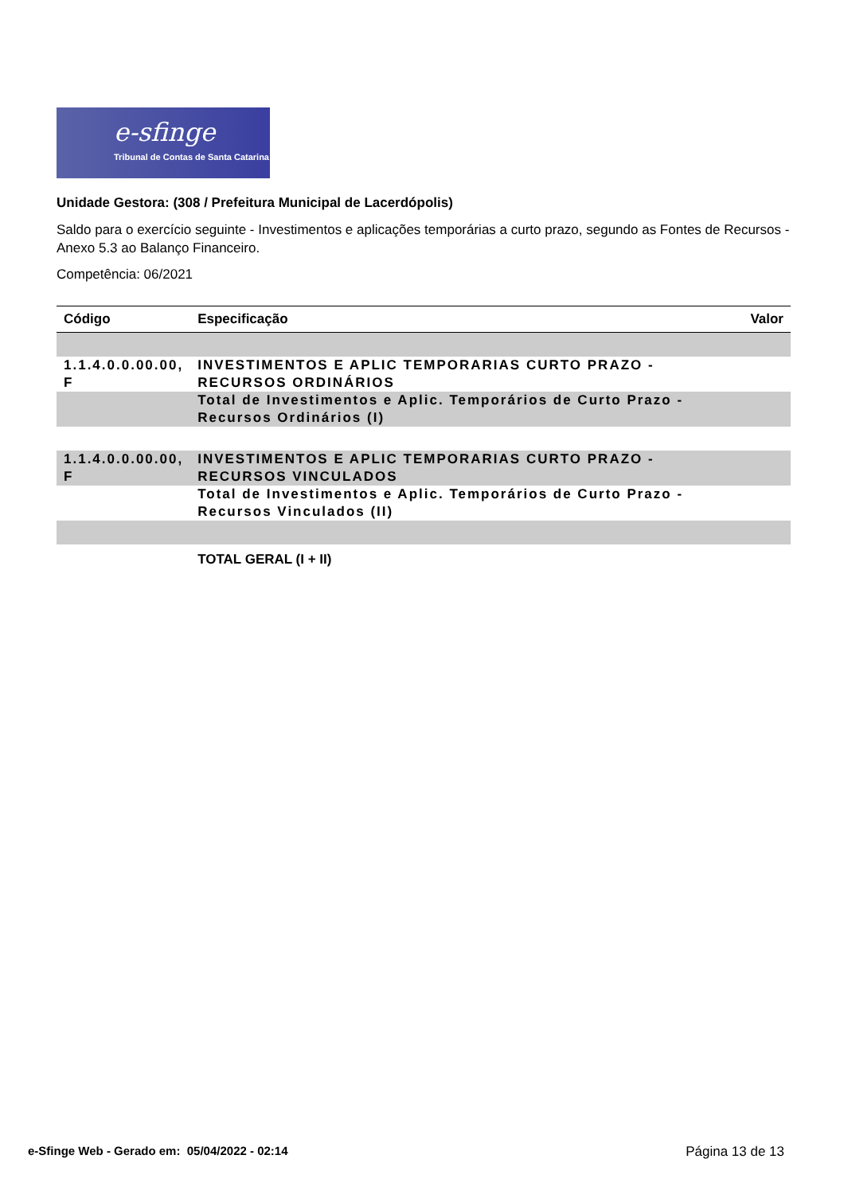e-sfinge
Tribunal de Contas de Santa Catarina
Unidade Gestora: (308 / Prefeitura Municipal de Lacerdópolis)
Saldo para o exercício seguinte - Investimentos e aplicações temporárias a curto prazo, segundo as Fontes de Recursos - Anexo 5.3 ao Balanço Financeiro.
Competência: 06/2021
| Código | Especificação | Valor |
| --- | --- | --- |
| 1.1.4.0.0.00.00, F | INVESTIMENTOS E APLIC TEMPORARIAS CURTO PRAZO - RECURSOS ORDINÁRIOS | |
| | Total de Investimentos e Aplic. Temporários de Curto Prazo - Recursos Ordinários (I) | |
| 1.1.4.0.0.00.00, F | INVESTIMENTOS E APLIC TEMPORARIAS CURTO PRAZO - RECURSOS VINCULADOS | |
| | Total de Investimentos e Aplic. Temporários de Curto Prazo - Recursos Vinculados (II) | |
| | TOTAL GERAL (I + II) | |
e-Sfinge Web - Gerado em: 05/04/2022 - 02:14 Página 13 de 13